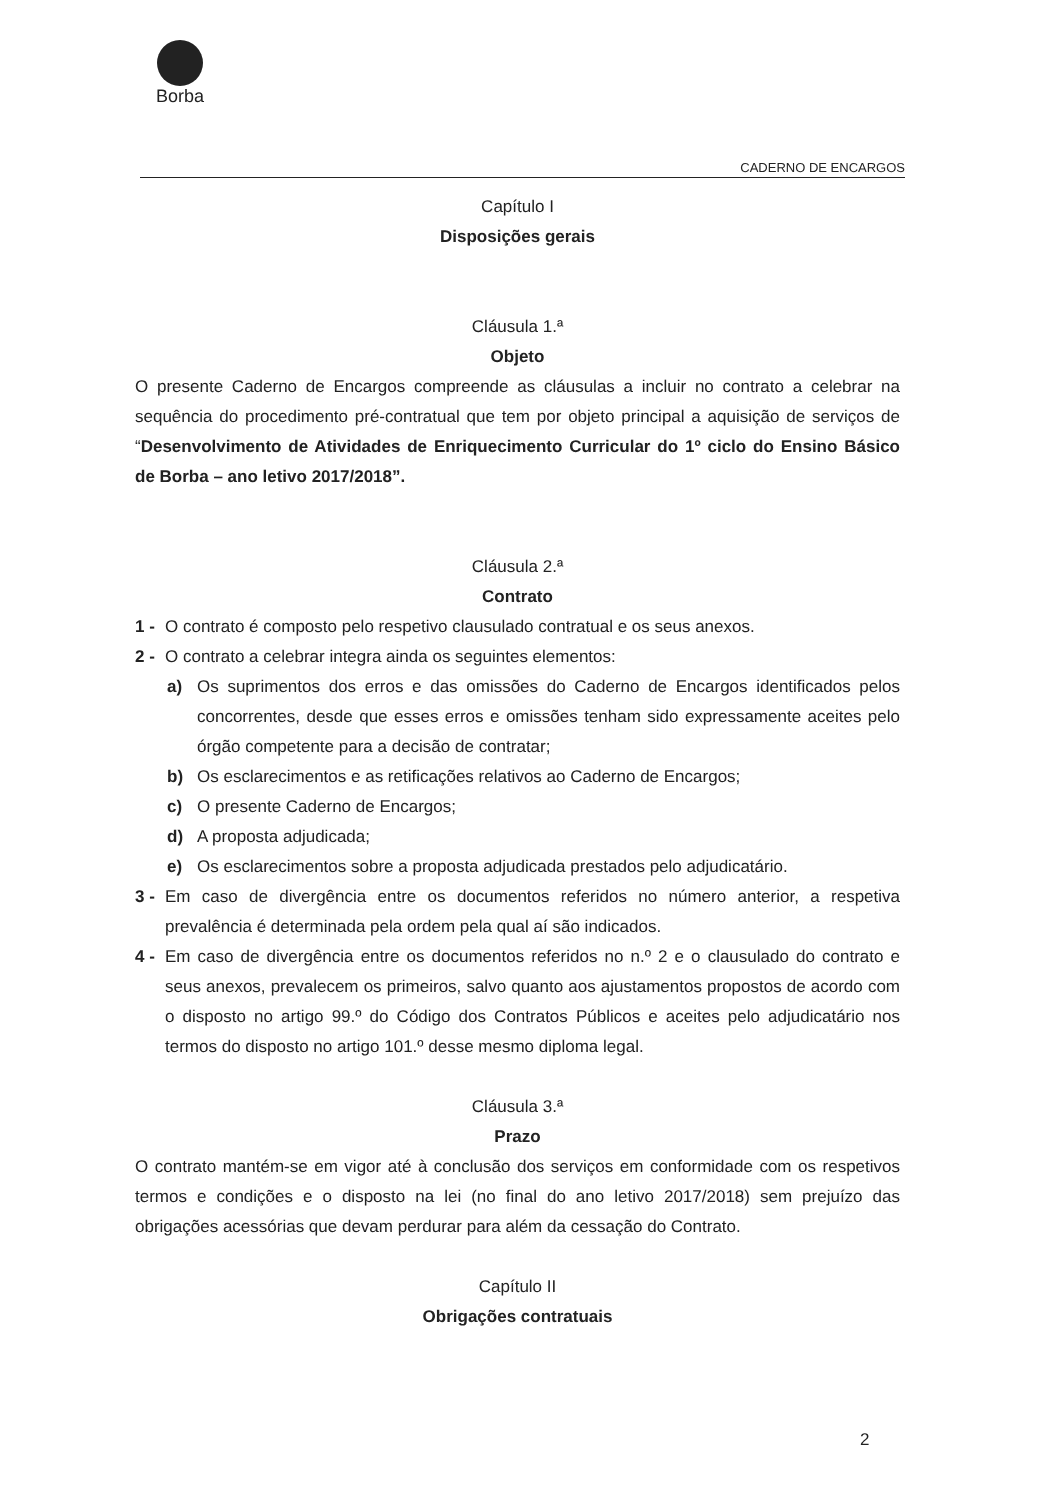Borba
CADERNO DE ENCARGOS
Capítulo I
Disposições gerais
Cláusula 1.ª
Objeto
O presente Caderno de Encargos compreende as cláusulas a incluir no contrato a celebrar na sequência do procedimento pré-contratual que tem por objeto principal a aquisição de serviços de “Desenvolvimento de Atividades de Enriquecimento Curricular do 1º ciclo do Ensino Básico de Borba – ano letivo 2017/2018”.
Cláusula 2.ª
Contrato
1 -
O contrato é composto pelo respetivo clausulado contratual e os seus anexos.
2 -
O contrato a celebrar integra ainda os seguintes elementos:
a) Os suprimentos dos erros e das omissões do Caderno de Encargos identificados pelos concorrentes, desde que esses erros e omissões tenham sido expressamente aceites pelo órgão competente para a decisão de contratar;
b) Os esclarecimentos e as retificações relativos ao Caderno de Encargos;
c) O presente Caderno de Encargos;
d) A proposta adjudicada;
e) Os esclarecimentos sobre a proposta adjudicada prestados pelo adjudicatário.
3 -
Em caso de divergência entre os documentos referidos no número anterior, a respetiva prevalência é determinada pela ordem pela qual aí são indicados.
4 -
Em caso de divergência entre os documentos referidos no n.º 2 e o clausulado do contrato e seus anexos, prevalecem os primeiros, salvo quanto aos ajustamentos propostos de acordo com o disposto no artigo 99.º do Código dos Contratos Públicos e aceites pelo adjudicatário nos termos do disposto no artigo 101.º desse mesmo diploma legal.
Cláusula 3.ª
Prazo
O contrato mantém-se em vigor até à conclusão dos serviços em conformidade com os respetivos termos e condições e o disposto na lei (no final do ano letivo 2017/2018) sem prejuízo das obrigações acessórias que devam perdurar para além da cessação do Contrato.
Capítulo II
Obrigações contratuais
2